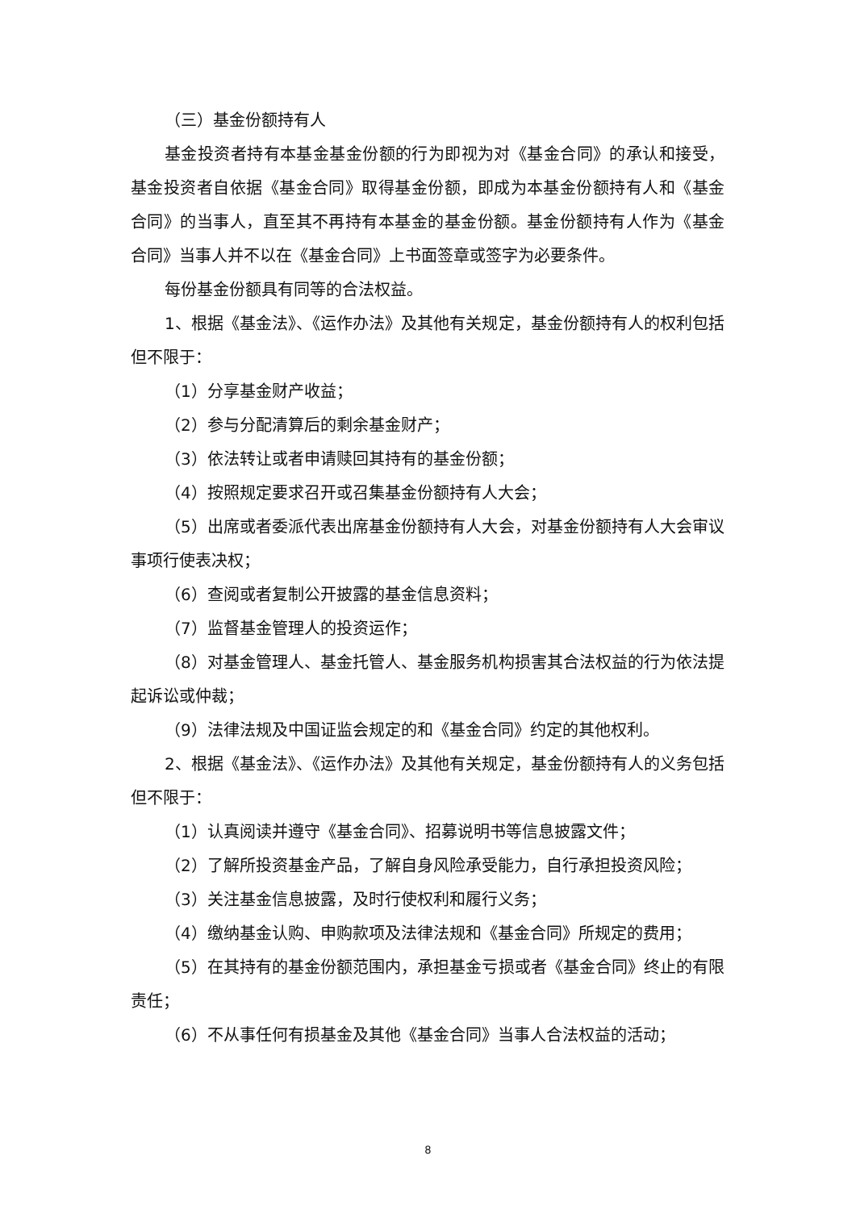（三）基金份额持有人
基金投资者持有本基金基金份额的行为即视为对《基金合同》的承认和接受，基金投资者自依据《基金合同》取得基金份额，即成为本基金份额持有人和《基金合同》的当事人，直至其不再持有本基金的基金份额。基金份额持有人作为《基金合同》当事人并不以在《基金合同》上书面签章或签字为必要条件。
每份基金份额具有同等的合法权益。
1、根据《基金法》、《运作办法》及其他有关规定，基金份额持有人的权利包括但不限于：
（1）分享基金财产收益；
（2）参与分配清算后的剩余基金财产；
（3）依法转让或者申请赎回其持有的基金份额；
（4）按照规定要求召开或召集基金份额持有人大会；
（5）出席或者委派代表出席基金份额持有人大会，对基金份额持有人大会审议事项行使表决权；
（6）查阅或者复制公开披露的基金信息资料；
（7）监督基金管理人的投资运作；
（8）对基金管理人、基金托管人、基金服务机构损害其合法权益的行为依法提起诉讼或仲裁；
（9）法律法规及中国证监会规定的和《基金合同》约定的其他权利。
2、根据《基金法》、《运作办法》及其他有关规定，基金份额持有人的义务包括但不限于：
（1）认真阅读并遵守《基金合同》、招募说明书等信息披露文件；
（2）了解所投资基金产品，了解自身风险承受能力，自行承担投资风险；
（3）关注基金信息披露，及时行使权利和履行义务；
（4）缴纳基金认购、申购款项及法律法规和《基金合同》所规定的费用；
（5）在其持有的基金份额范围内，承担基金亏损或者《基金合同》终止的有限责任；
（6）不从事任何有损基金及其他《基金合同》当事人合法权益的活动；
8